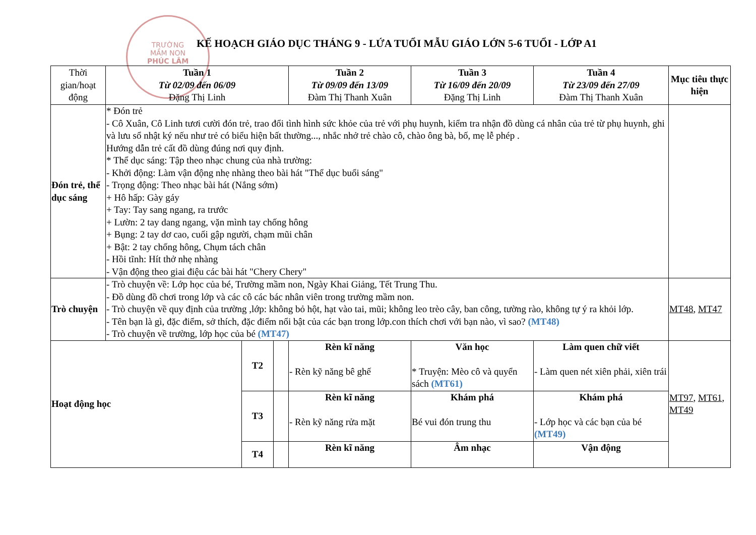TRƯỜNG
MẦM NON
PHÚC LÂM
KẾ HOẠCH GIÁO DỤC THÁNG 9 - LỨA TUỔI MẪU GIÁO LỚN 5-6 TUỔI - LỚP A1
| Thời gian/hoạt động | Tuần 1 Từ 02/09 đến 06/09 Đặng Thị Linh | | | Tuần 2 Từ 09/09 đến 13/09 Đàm Thị Thanh Xuân | Tuần 3 Từ 16/09 đến 20/09 Đặng Thị Linh | Tuần 4 Từ 23/09 đến 27/09 Đàm Thị Thanh Xuân | Mục tiêu thực hiện |
| --- | --- | --- | --- | --- | --- | --- | --- |
| Đón trẻ, thể dục sáng | * Đón trẻ - Cô Xuân, Cô Linh tươi cười đón trẻ, trao đổi tình hình sức khỏe của trẻ với phụ huynh, kiểm tra nhận đồ dùng cá nhân của trẻ từ phụ huynh, ghi và lưu sổ nhật ký nếu như trẻ có biểu hiện bất thường..., nhắc nhở trẻ chào cô, chào ông bà, bố, mẹ lễ phép . Hướng dẫn trẻ cất đồ dùng đúng nơi quy định. * Thể dục sáng: Tập theo nhạc chung của nhà trường: - Khởi động: Làm vận động nhẹ nhàng theo bài hát "Thể dục buổi sáng" - Trọng động: Theo nhạc bài hát (Nắng sớm) + Hô hấp: Gày gáy + Tay: Tay sang ngang, ra trước + Lườn: 2 tay dang ngang, vặn mình tay chống hông + Bụng: 2 tay dơ cao, cuối gập người, chạm mũi chân + Bật: 2 tay chống hông, Chụm tách chân - Hồi tĩnh: Hít thở nhẹ nhàng - Vận động theo giai điệu các bài hát "Chery Chery" | | | | | | |
| Trò chuyện | - Trò chuyện về: Lớp học của bé, Trường mầm non, Ngày Khai Giảng, Tết Trung Thu. - Đồ dùng đồ chơi trong lớp và các cô các bác nhân viên trong trường mầm non. - Trò chuyện về quy định của trường ,lớp: không bỏ hột, hạt vào tai, mũi; không leo trèo cây, ban công, tường rào, không tự ý ra khỏi lớp. - Tên bạn là gì, đặc điểm, sở thích, đặc điểm nổi bật của các bạn trong lớp.con thích chơi với bạn nào, vì sao? (MT48) - Trò chuyện về trường, lớp học của bé (MT47) | | | | | | MT48 , MT47 |
| Hoạt động học | | T2 | | Rèn kĩ năng - Rèn kỹ năng bê ghế | Văn học * Truyện: Mèo cô và quyển sách (MT61) | Làm quen chữ viết - Làm quen nét xiên phải, xiên trái | MT97 , MT61 , MT49 |
| | | T3 | | Rèn kĩ năng - Rèn kỹ năng rửa mặt | Khám phá Bé vui đón trung thu | Khám phá - Lớp học và các bạn của bé (MT49) | |
| | | T4 | | Rèn kĩ năng | Âm nhạc | Vận động | |